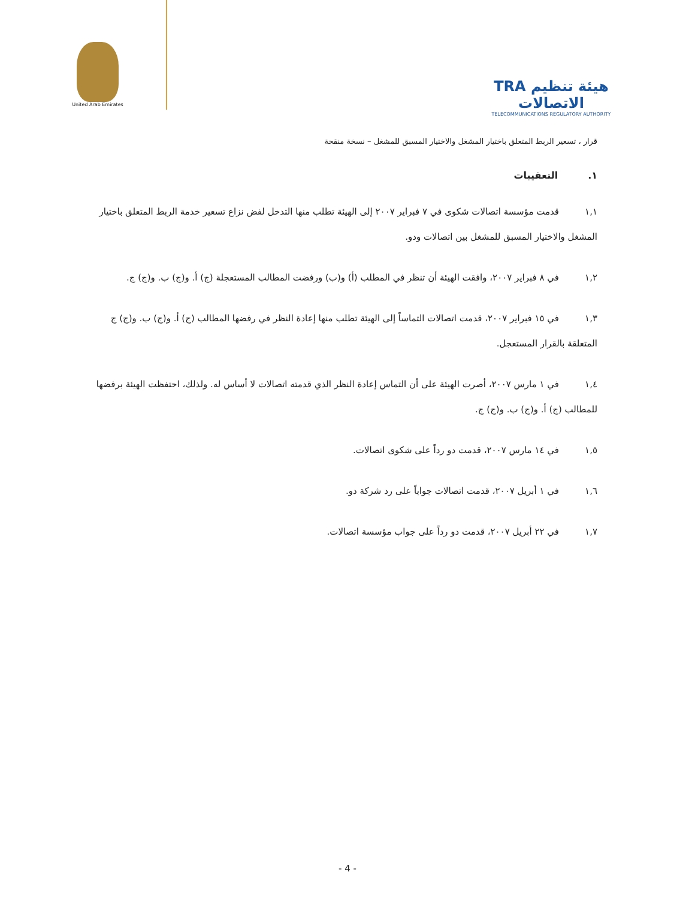United Arab Emirates
TRA هيئة تنظيم الاتصالات
TELECOMMUNICATIONS REGULATORY AUTHORITY
قرار ، تسعير الربط المتعلق باختيار المشغل والاختيار المسبق للمشغل – نسخة منقحة
١. التعقيبات
١,١ قدمت مؤسسة اتصالات شكوى في ٧ فبراير ٢٠٠٧ إلى الهيئة تطلب منها التدخل لفض نزاع تسعير خدمة الربط المتعلق باختيار المشغل والاختيار المسبق للمشغل بين اتصالات ودو.
١,٢ في ٨ فبراير ٢٠٠٧، وافقت الهيئة أن تنظر في المطلب (أ) و(ب) ورفضت المطالب المستعجلة (ج) أ. و(ج) ب. و(ج) ج.
١,٣ في ١٥ فبراير ٢٠٠٧، قدمت اتصالات التماساً إلى الهيئة تطلب منها إعادة النظر في رفضها المطالب (ج) أ. و(ج) ب. و(ج) ج المتعلقة بالقرار المستعجل.
١,٤ في ١ مارس ٢٠٠٧، أصرت الهيئة على أن التماس إعادة النظر الذي قدمته اتصالات لا أساس له. ولذلك، احتفظت الهيئة برفضها للمطالب (ج) أ. و(ج) ب. و(ج) ج.
١,٥ في ١٤ مارس ٢٠٠٧، قدمت دو رداً على شكوى اتصالات.
١,٦ في ١ أبريل ٢٠٠٧، قدمت اتصالات جواباً على رد شركة دو.
١,٧ في ٢٢ أبريل ٢٠٠٧، قدمت دو رداً على جواب مؤسسة اتصالات.
- 4 -